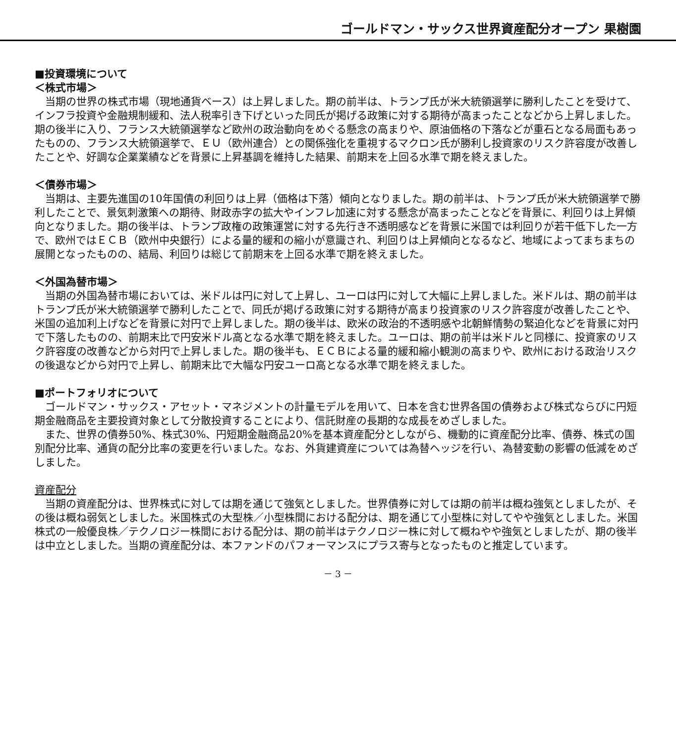ゴールドマン・サックス世界資産配分オープン 果樹園
■投資環境について
＜株式市場＞
当期の世界の株式市場（現地通貨ベース）は上昇しました。期の前半は、トランプ氏が米大統領選挙に勝利したことを受けて、インフラ投資や金融規制緩和、法人税率引き下げといった同氏が掲げる政策に対する期待が高まったことなどから上昇しました。期の後半に入り、フランス大統領選挙など欧州の政治動向をめぐる懸念の高まりや、原油価格の下落などが重石となる局面もあったものの、フランス大統領選挙で、ＥＵ（欧州連合）との関係強化を重視するマクロン氏が勝利し投資家のリスク許容度が改善したことや、好調な企業業績などを背景に上昇基調を維持した結果、前期末を上回る水準で期を終えました。
＜債券市場＞
当期は、主要先進国の10年国債の利回りは上昇（価格は下落）傾向となりました。期の前半は、トランプ氏が米大統領選挙で勝利したことで、景気刺激策への期待、財政赤字の拡大やインフレ加速に対する懸念が高まったことなどを背景に、利回りは上昇傾向となりました。期の後半は、トランプ政権の政策運営に対する先行き不透明感などを背景に米国では利回りが若干低下した一方で、欧州ではＥＣＢ（欧州中央銀行）による量的緩和の縮小が意識され、利回りは上昇傾向となるなど、地域によってまちまちの展開となったものの、結局、利回りは総じて前期末を上回る水準で期を終えました。
＜外国為替市場＞
当期の外国為替市場においては、米ドルは円に対して上昇し、ユーロは円に対して大幅に上昇しました。米ドルは、期の前半はトランプ氏が米大統領選挙で勝利したことで、同氏が掲げる政策に対する期待が高まり投資家のリスク許容度が改善したことや、米国の追加利上げなどを背景に対円で上昇しました。期の後半は、欧米の政治的不透明感や北朝鮮情勢の緊迫化などを背景に対円で下落したものの、前期末比で円安米ドル高となる水準で期を終えました。ユーロは、期の前半は米ドルと同様に、投資家のリスク許容度の改善などから対円で上昇しました。期の後半も、ＥＣＢによる量的緩和縮小観測の高まりや、欧州における政治リスクの後退などから対円で上昇し、前期末比で大幅な円安ユーロ高となる水準で期を終えました。
■ポートフォリオについて
ゴールドマン・サックス・アセット・マネジメントの計量モデルを用いて、日本を含む世界各国の債券および株式ならびに円短期金融商品を主要投資対象として分散投資することにより、信託財産の長期的な成長をめざしました。
また、世界の債券50%、株式30%、円短期金融商品20%を基本資産配分としながら、機動的に資産配分比率、債券、株式の国別配分比率、通貨の配分比率の変更を行いました。なお、外貨建資産については為替ヘッジを行い、為替変動の影響の低減をめざしました。
資産配分
当期の資産配分は、世界株式に対しては期を通じて強気としました。世界債券に対しては期の前半は概ね強気としましたが、その後は概ね弱気としました。米国株式の大型株／小型株間における配分は、期を通じて小型株に対してやや強気としました。米国株式の一般優良株／テクノロジー株間における配分は、期の前半はテクノロジー株に対して概ねやや強気としましたが、期の後半は中立としました。当期の資産配分は、本ファンドのパフォーマンスにプラス寄与となったものと推定しています。
－ 3 －